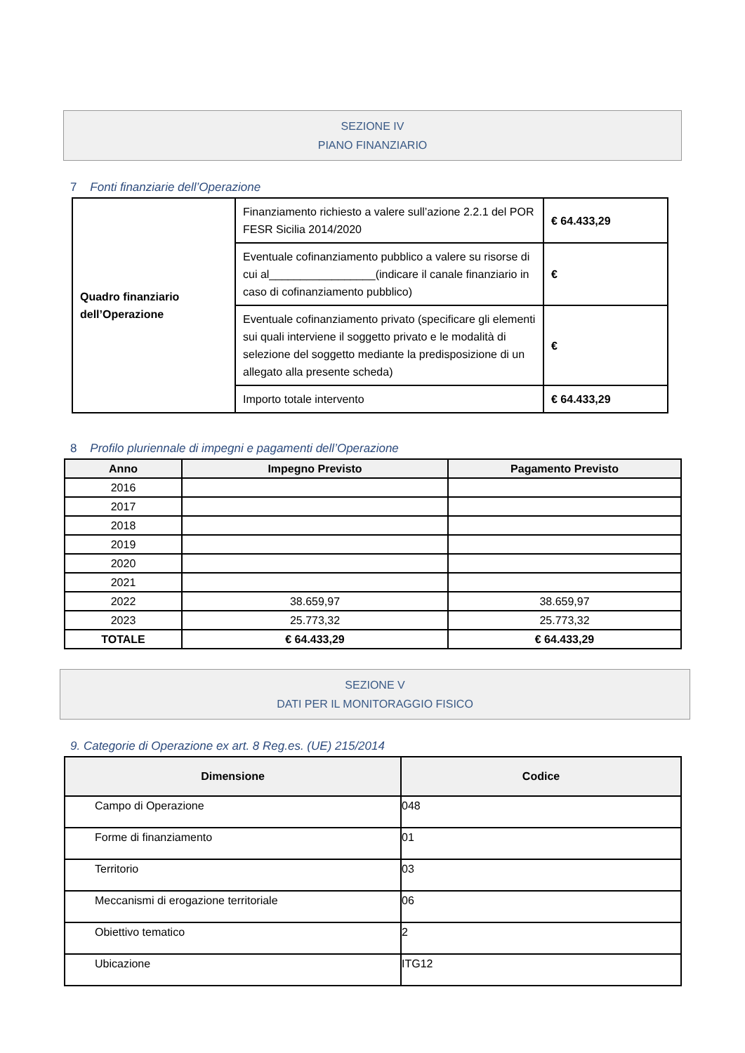SEZIONE IV
PIANO FINANZIARIO
7 Fonti finanziarie dell’Operazione
| Quadro finanziario dell’Operazione | Finanziamento richiesto a valere sull’azione 2.2.1 del POR FESR Sicilia 2014/2020 | € 64.433,29 |
| | Eventuale cofinanziamento pubblico a valere su risorse di cui al_________________(indicare il canale finanziario in caso di cofinanziamento pubblico) | € |
| | Eventuale cofinanziamento privato (specificare gli elementi sui quali interviene il soggetto privato e le modalità di selezione del soggetto mediante la predisposizione di un allegato alla presente scheda) | € |
| | Importo totale intervento | € 64.433,29 |
8 Profilo pluriennale di impegni e pagamenti dell’Operazione
| Anno | Impegno Previsto | Pagamento Previsto |
| --- | --- | --- |
| 2016 | | |
| 2017 | | |
| 2018 | | |
| 2019 | | |
| 2020 | | |
| 2021 | | |
| 2022 | 38.659,97 | 38.659,97 |
| 2023 | 25.773,32 | 25.773,32 |
| TOTALE | € 64.433,29 | € 64.433,29 |
SEZIONE V
DATI PER IL MONITORAGGIO FISICO
9. Categorie di Operazione ex art. 8 Reg.es. (UE) 215/2014
| Dimensione | Codice |
| --- | --- |
| Campo di Operazione | 048 |
| Forme di finanziamento | 01 |
| Territorio | 03 |
| Meccanismi di erogazione territoriale | 06 |
| Obiettivo tematico | 2 |
| Ubicazione | ITG12 |